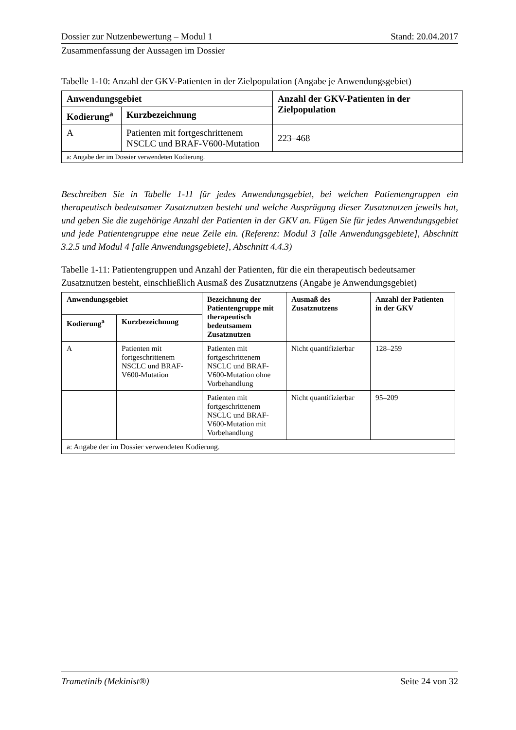Dossier zur Nutzenbewertung – Modul 1 Stand: 20.04.2017
Zusammenfassung der Aussagen im Dossier
Tabelle 1-10: Anzahl der GKV-Patienten in der Zielpopulation (Angabe je Anwendungsgebiet)
| Anwendungsgebiet | | Anzahl der GKV-Patienten in der Zielpopulation |
| --- | --- | --- |
| Kodierung<sup>a</sup> | Kurzbezeichnung | |
| A | Patienten mit fortgeschrittenem NSCLC und BRAF-V600-Mutation | 223–468 |
| a: Angabe der im Dossier verwendeten Kodierung. | | |
Beschreiben Sie in Tabelle 1-11 für jedes Anwendungsgebiet, bei welchen Patientengruppen ein therapeutisch bedeutsamer Zusatznutzen besteht und welche Ausprägung dieser Zusatznutzen jeweils hat, und geben Sie die zugehörige Anzahl der Patienten in der GKV an. Fügen Sie für jedes Anwendungsgebiet und jede Patientengruppe eine neue Zeile ein. (Referenz: Modul 3 [alle Anwendungsgebiete], Abschnitt 3.2.5 und Modul 4 [alle Anwendungsgebiete], Abschnitt 4.4.3)
Tabelle 1-11: Patientengruppen und Anzahl der Patienten, für die ein therapeutisch bedeutsamer Zusatznutzen besteht, einschließlich Ausmaß des Zusatznutzens (Angabe je Anwendungsgebiet)
| Anwendungsgebiet | | Bezeichnung der Patientengruppe mit therapeutisch bedeutsamem Zusatznutzen | Ausmaß des Zusatznutzens | Anzahl der Patienten in der GKV |
| --- | --- | --- | --- | --- |
| Kodierung<sup>a</sup> | Kurzbezeichnung | | | |
| A | Patienten mit fortgeschrittenem NSCLC und BRAF-V600-Mutation | Patienten mit fortgeschrittenem NSCLC und BRAF-V600-Mutation ohne Vorbehandlung | Nicht quantifizierbar | 128–259 |
| | | Patienten mit fortgeschrittenem NSCLC und BRAF-V600-Mutation mit Vorbehandlung | Nicht quantifizierbar | 95–209 |
| a: Angabe der im Dossier verwendeten Kodierung. | | | | |
Trametinib (Mekinist®) Seite 24 von 32